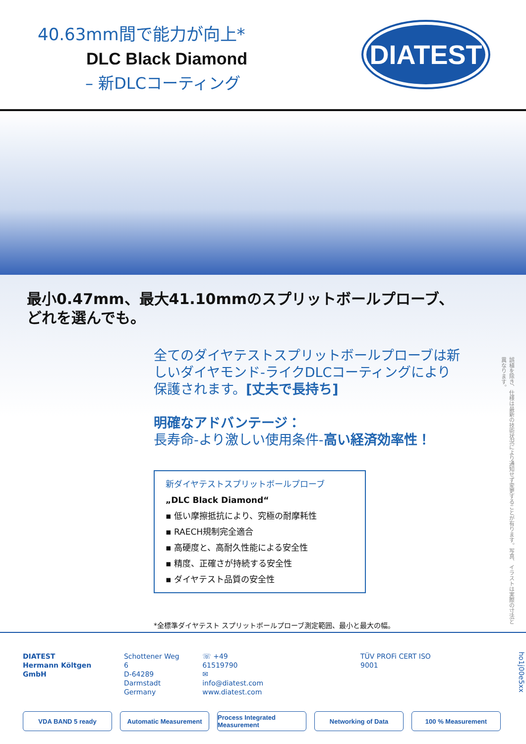40.63mm間で能力が向上*
DLC Black Diamond
– 新DLCコーティング
DIATEST
最小0.47mm、最大41.10mmのスプリットボールプローブ、
どれを選んでも。
全てのダイヤテストスプリットボールプローブは新
しいダイヤモンド-ライクDLCコーティングにより
保護されます。[丈夫で長持ち]
明確なアドバンテージ：
長寿命-より激しい使用条件-高い経済効率性！
新ダイヤテストスプリットボールプローブ
„DLC Black Diamond“
▪ 低い摩擦抵抗により、究極の耐摩耗性
▪ RAECH規制完全適合
▪ 高硬度と、高耐久性能による安全性
▪ 精度、正確さが持続する安全性
▪ ダイヤテスト品質の安全性
*全標準ダイヤテスト スプリットボールプローブ測定範囲、最小と最大の幅。
誤植を除き、仕様は最新の技術状況により通知せず変更することが有ります。写真、イラストは実際の寸法と異なります。
DIATEST
Hermann Költgen GmbH
Schottener Weg 6
D-64289 Darmstadt
Germany
☏ +49 61519790
✉ info@diatest.com
www.diatest.com
TÜV PROFi CERT ISO 9001
ho1j00e5xx
VDA BAND 5 ready Automatic Measurement Process Integrated Measurement
Networking of Data 100 % Measurement